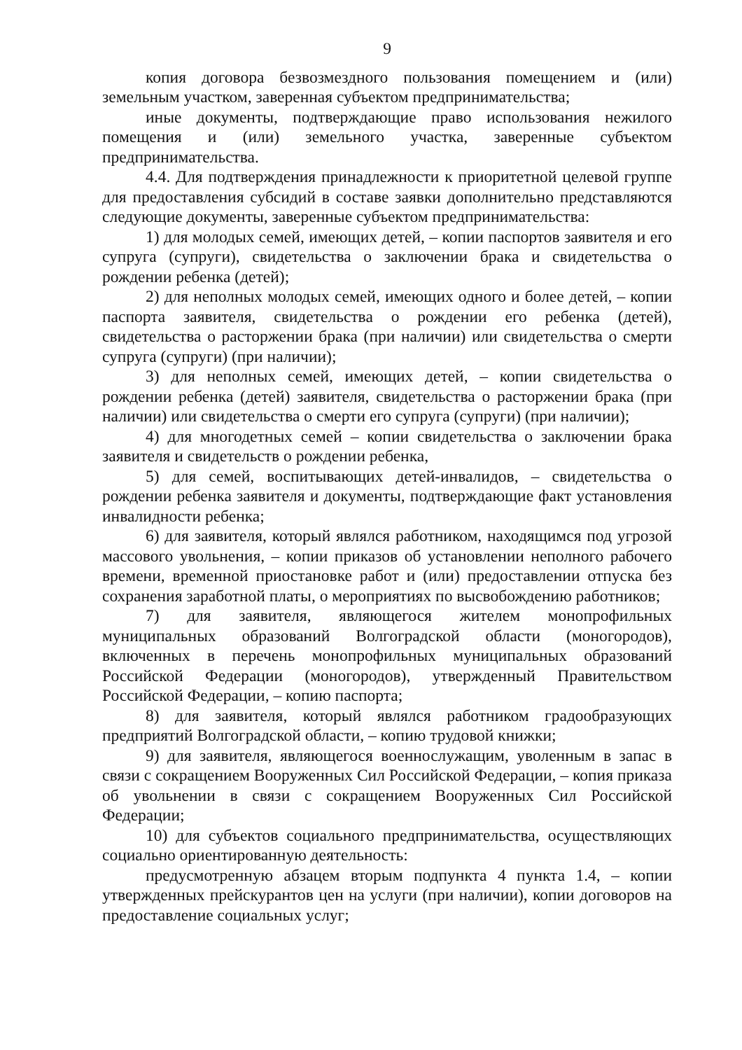9
копия договора безвозмездного пользования помещением и (или) земельным участком, заверенная субъектом предпринимательства;
иные документы, подтверждающие право использования нежилого помещения и (или) земельного участка, заверенные субъектом предпринимательства.
4.4. Для подтверждения принадлежности к приоритетной целевой группе для предоставления субсидий в составе заявки дополнительно представляются следующие документы, заверенные субъектом предпринимательства:
1) для молодых семей, имеющих детей, – копии паспортов заявителя и его супруга (супруги), свидетельства о заключении брака и свидетельства о рождении ребенка (детей);
2) для неполных молодых семей, имеющих одного и более детей, – копии паспорта заявителя, свидетельства о рождении его ребенка (детей), свидетельства о расторжении брака (при наличии) или свидетельства о смерти супруга (супруги) (при наличии);
3) для неполных семей, имеющих детей, – копии свидетельства о рождении ребенка (детей) заявителя, свидетельства о расторжении брака (при наличии) или свидетельства о смерти его супруга (супруги) (при наличии);
4) для многодетных семей – копии свидетельства о заключении брака заявителя и свидетельств о рождении ребенка,
5) для семей, воспитывающих детей-инвалидов, – свидетельства о рождении ребенка заявителя и документы, подтверждающие факт установления инвалидности ребенка;
6) для заявителя, который являлся работником, находящимся под угрозой массового увольнения, – копии приказов об установлении неполного рабочего времени, временной приостановке работ и (или) предоставлении отпуска без сохранения заработной платы, о мероприятиях по высвобождению работников;
7) для заявителя, являющегося жителем монопрофильных муниципальных образований Волгоградской области (моногородов), включенных в перечень монопрофильных муниципальных образований Российской Федерации (моногородов), утвержденный Правительством Российской Федерации, – копию паспорта;
8) для заявителя, который являлся работником градообразующих предприятий Волгоградской области, – копию трудовой книжки;
9) для заявителя, являющегося военнослужащим, уволенным в запас в связи с сокращением Вооруженных Сил Российской Федерации, – копия приказа об увольнении в связи с сокращением Вооруженных Сил Российской Федерации;
10) для субъектов социального предпринимательства, осуществляющих социально ориентированную деятельность:
предусмотренную абзацем вторым подпункта 4 пункта 1.4, – копии утвержденных прейскурантов цен на услуги (при наличии), копии договоров на предоставление социальных услуг;